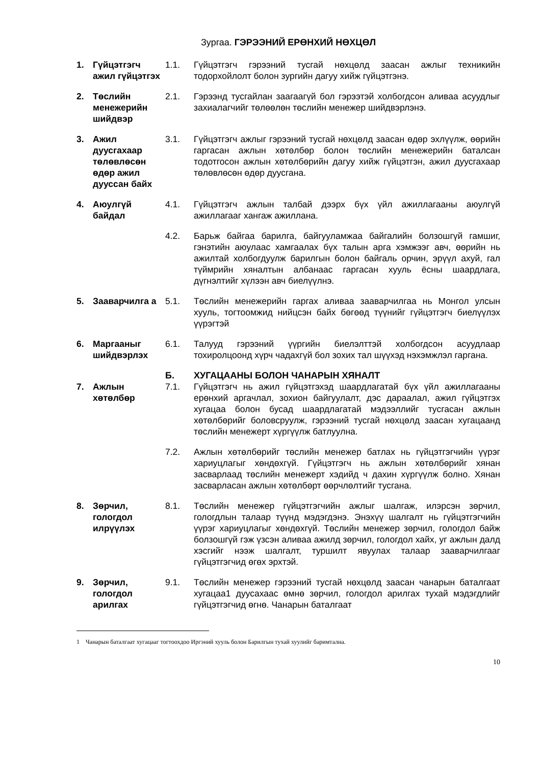Зургаа. ГЭРЭЭНИЙ ЕРӨНХИЙ НӨХЦӨЛ
| 1. | Гүйцэтгэгч ажил гүйцэтгэх | 1.1. | Гүйцэтгэгч гэрээний тусгай нөхцөлд заасан ажлыг техникийн тодорхойлолт болон зургийн дагуу хийж гүйцэтгэнэ. |
| 2. | Төслийн менежерийн шийдвэр | 2.1. | Гэрээнд тусгайлан заагаагүй бол гэрээтэй холбогдсон аливаа асуудлыг захиалагчийг төлөөлөн төслийн менежер шийдвэрлэнэ. |
| 3. | Ажил дуусгахаар төлөвлөсөн өдөр ажил дууссан байх | 3.1. | Гүйцэтгэгч ажлыг гэрээний тусгай нөхцөлд заасан өдөр эхлүүлж, өөрийн гаргасан ажлын хөтөлбөр болон төслийн менежерийн баталсан тодотгосон ажлын хөтөлбөрийн дагуу хийж гүйцэтгэн, ажил дуусгахаар төлөвлөсөн өдөр дуусгана. |
| 4. | Аюулгүй байдал | 4.1. | Гүйцэтгэгч ажлын талбай дээрх бүх үйл ажиллагааны аюулгүй ажиллагааг хангаж ажиллана. |
| | | 4.2. | Барьж байгаа барилга, байгууламжаа байгалийн болзошгүй гамшиг, гэнэтийн аюулаас хамгаалах бүх талын арга хэмжээг авч, өөрийн нь ажилтай холбогдуулж барилгын болон байгаль орчин, эрүүл ахуй, гал түймрийн хяналтын албанаас гаргасан хууль ёсны шаардлага, дүгнэлтийг хүлээн авч биелүүлнэ. |
| 5. | Зааварчилга а | 5.1. | Төслийн менежерийн гаргах аливаа зааварчилгаа нь Монгол улсын хууль, тогтоомжид нийцсэн байх бөгөөд түүнийг гүйцэтгэгч биелүүлэх үүрэгтэй |
| 6. | Маргааныг шийдвэрлэх | 6.1. | Талууд гэрээний үүргийн биелэлттэй холбогдсон асуудлаар тохиролцоонд хүрч чадахгүй бол зохих тал шүүхэд нэхэмжлэл гаргана. |
| | | Б. | ХУГАЦААНЫ БОЛОН ЧАНАРЫН ХЯНАЛТ |
| 7. | Ажлын хөтөлбөр | 7.1. | Гүйцэтгэгч нь ажил гүйцэтгэхэд шаардлагатай бүх үйл ажиллагааны ерөнхий аргачлал, зохион байгуулалт, дэс дараалал, ажил гүйцэтгэх хугацаа болон бусад шаардлагатай мэдээллийг тусгасан ажлын хөтөлбөрийг боловсруулж, гэрээний тусгай нөхцөлд заасан хугацаанд төслийн менежерт хүргүүлж батлуулна. |
| | | 7.2. | Ажлын хөтөлбөрийг төслийн менежер батлах нь гүйцэтгэгчийн үүрэг хариуцлагыг хөндөхгүй. Гүйцэтгэгч нь ажлын хөтөлбөрийг хянан засварлаад төслийн менежерт хэдийд ч дахин хүргүүлж болно. Хянан засварласан ажлын хөтөлбөрт өөрчлөлтийг тусгана. |
| 8. | Зөрчил, гологдол илрүүлэх | 8.1. | Төслийн менежер гүйцэтгэгчийн ажлыг шалгаж, илэрсэн зөрчил, гологдлын талаар түүнд мэдэгдэнэ. Энэхүү шалгалт нь гүйцэтгэгчийн үүрэг хариуцлагыг хөндөхгүй. Төслийн менежер зөрчил, гологдол байж болзошгүй гэж үзсэн аливаа ажилд зөрчил, гологдол хайх, уг ажлын далд хэсгийг нээж шалгалт, туршилт явуулах талаар зааварчилгааг гүйцэтгэгчид өгөх эрхтэй. |
| 9. | Зөрчил, гологдол арилгах | 9.1. | Төслийн менежер гэрээний тусгай нөхцөлд заасан чанарын баталгаат хугацаа1 дуусахаас өмнө зөрчил, гологдол арилгах тухай мэдэгдлийг гүйцэтгэгчид өгнө. Чанарын баталгаат |
1 Чанарын баталгаат хугацааг тогтоохдоо Иргэний хууль болон Барилгын тухай хуулийг баримтална.
10